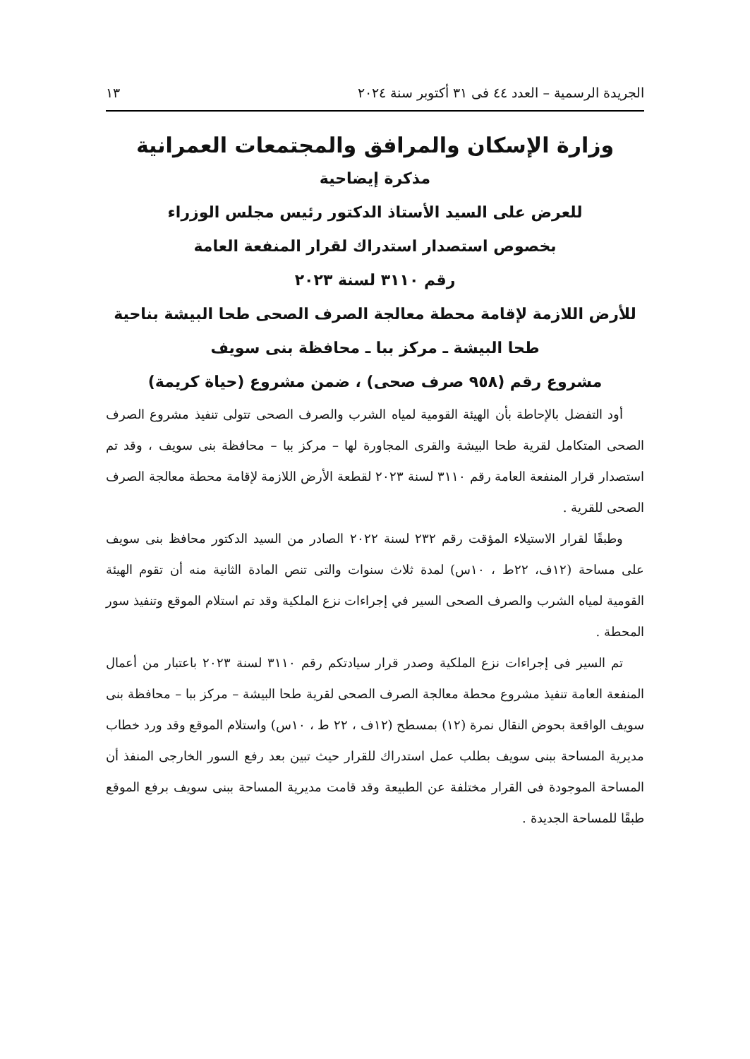الجريدة الرسمية – العدد ٤٤ فى ٣١ أكتوبر سنة ٢٠٢٤ ١٣
وزارة الإسكان والمرافق والمجتمعات العمرانية
مذكرة إيضاحية
للعرض على السيد الأستاذ الدكتور رئيس مجلس الوزراء
بخصوص استصدار استدراك لقرار المنفعة العامة
رقم ٣١١٠ لسنة ٢٠٢٣
للأرض اللازمة لإقامة محطة معالجة الصرف الصحى طحا البيشة بناحية
طحا البيشة ـ مركز ببا ـ محافظة بنى سويف
مشروع رقم (٩٥٨ صرف صحى) ، ضمن مشروع (حياة كريمة)
أود التفضل بالإحاطة بأن الهيئة القومية لمياه الشرب والصرف الصحى تتولى تنفيذ مشروع الصرف الصحى المتكامل لقرية طحا البيشة والقرى المجاورة لها – مركز ببا – محافظة بنى سويف ، وقد تم استصدار قرار المنفعة العامة رقم ٣١١٠ لسنة ٢٠٢٣ لقطعة الأرض اللازمة لإقامة محطة معالجة الصرف الصحى للقرية .
وطبقًا لقرار الاستيلاء المؤقت رقم ٢٣٢ لسنة ٢٠٢٢ الصادر من السيد الدكتور محافظ بنى سويف على مساحة (١٢ف، ٢٢ط ، ١٠س) لمدة ثلاث سنوات والتى تنص المادة الثانية منه أن تقوم الهيئة القومية لمياه الشرب والصرف الصحى السير في إجراءات نزع الملكية وقد تم استلام الموقع وتنفيذ سور المحطة .
تم السير فى إجراءات نزع الملكية وصدر قرار سيادتكم رقم ٣١١٠ لسنة ٢٠٢٣ باعتبار من أعمال المنفعة العامة تنفيذ مشروع محطة معالجة الصرف الصحى لقرية طحا البيشة – مركز ببا – محافظة بنى سويف الواقعة بحوض النقال نمرة (١٢) بمسطح (١٢ف ، ٢٢ ط ، ١٠س) واستلام الموقع وقد ورد خطاب مديرية المساحة ببنى سويف بطلب عمل استدراك للقرار حيث تبين بعد رفع السور الخارجى المنفذ أن المساحة الموجودة فى القرار مختلفة عن الطبيعة وقد قامت مديرية المساحة ببنى سويف برفع الموقع طبقًا للمساحة الجديدة .